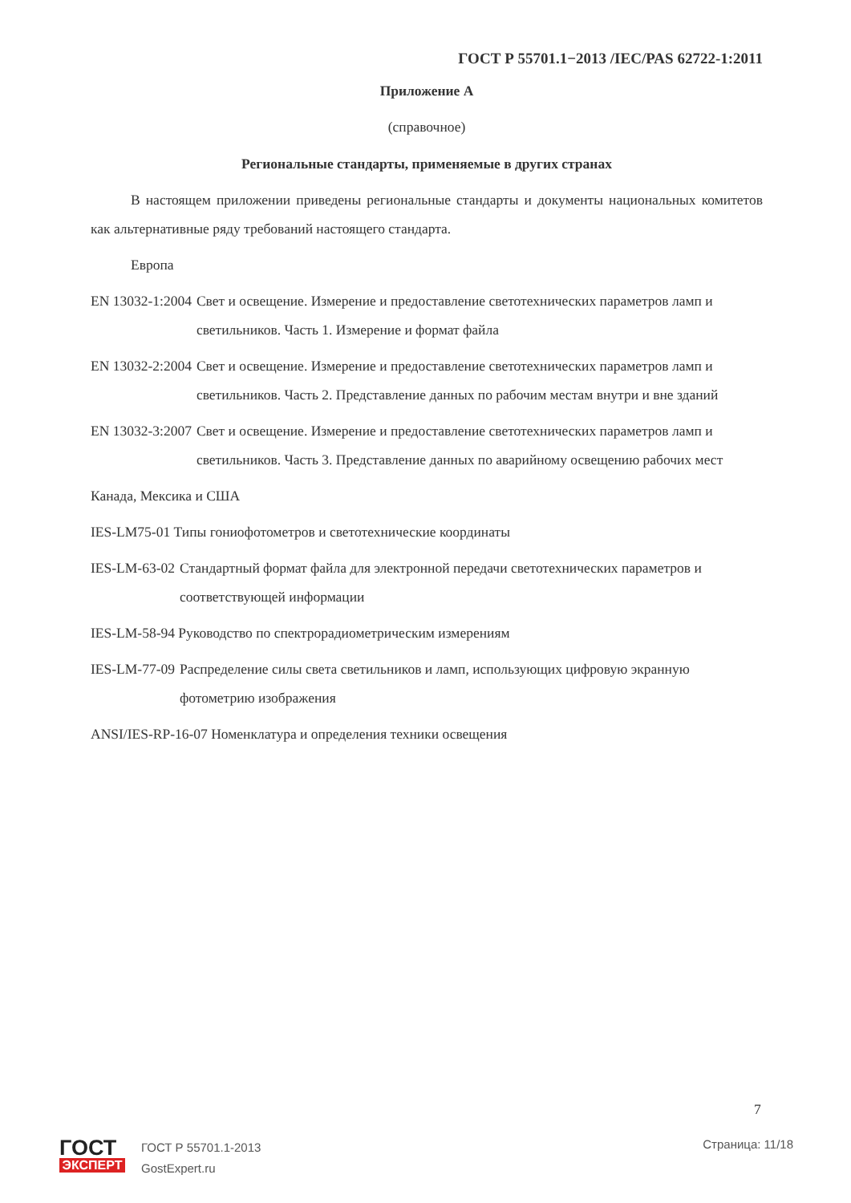ГОСТ Р 55701.1−2013 /IEC/PAS 62722-1:2011
Приложение А
(справочное)
Региональные стандарты, применяемые в других странах
В настоящем приложении приведены региональные стандарты и документы национальных комитетов как альтернативные ряду требований настоящего стандарта.
Европа
EN 13032-1:2004 Свет и освещение. Измерение и предоставление светотехнических параметров ламп и светильников. Часть 1. Измерение и формат файла
EN 13032-2:2004 Свет и освещение. Измерение и предоставление светотехнических параметров ламп и светильников. Часть 2. Представление данных по рабочим местам внутри и вне зданий
EN 13032-3:2007 Свет и освещение. Измерение и предоставление светотехнических параметров ламп и светильников. Часть 3. Представление данных по аварийному освещению рабочих мест
Канада, Мексика и США
IES-LM75-01 Типы гониофотометров и светотехнические координаты
IES-LM-63-02 Стандартный формат файла для электронной передачи светотехнических параметров и соответствующей информации
IES-LM-58-94 Руководство по спектрорадиометрическим измерениям
IES-LM-77-09 Распределение силы света светильников и ламп, использующих цифровую экранную фотометрию изображения
ANSI/IES-RP-16-07 Номенклатура и определения техники освещения
7
ГОСТ
ЭКСПЕРТ
ГОСТ Р 55701.1-2013
GostExpert.ru
Страница: 11/18